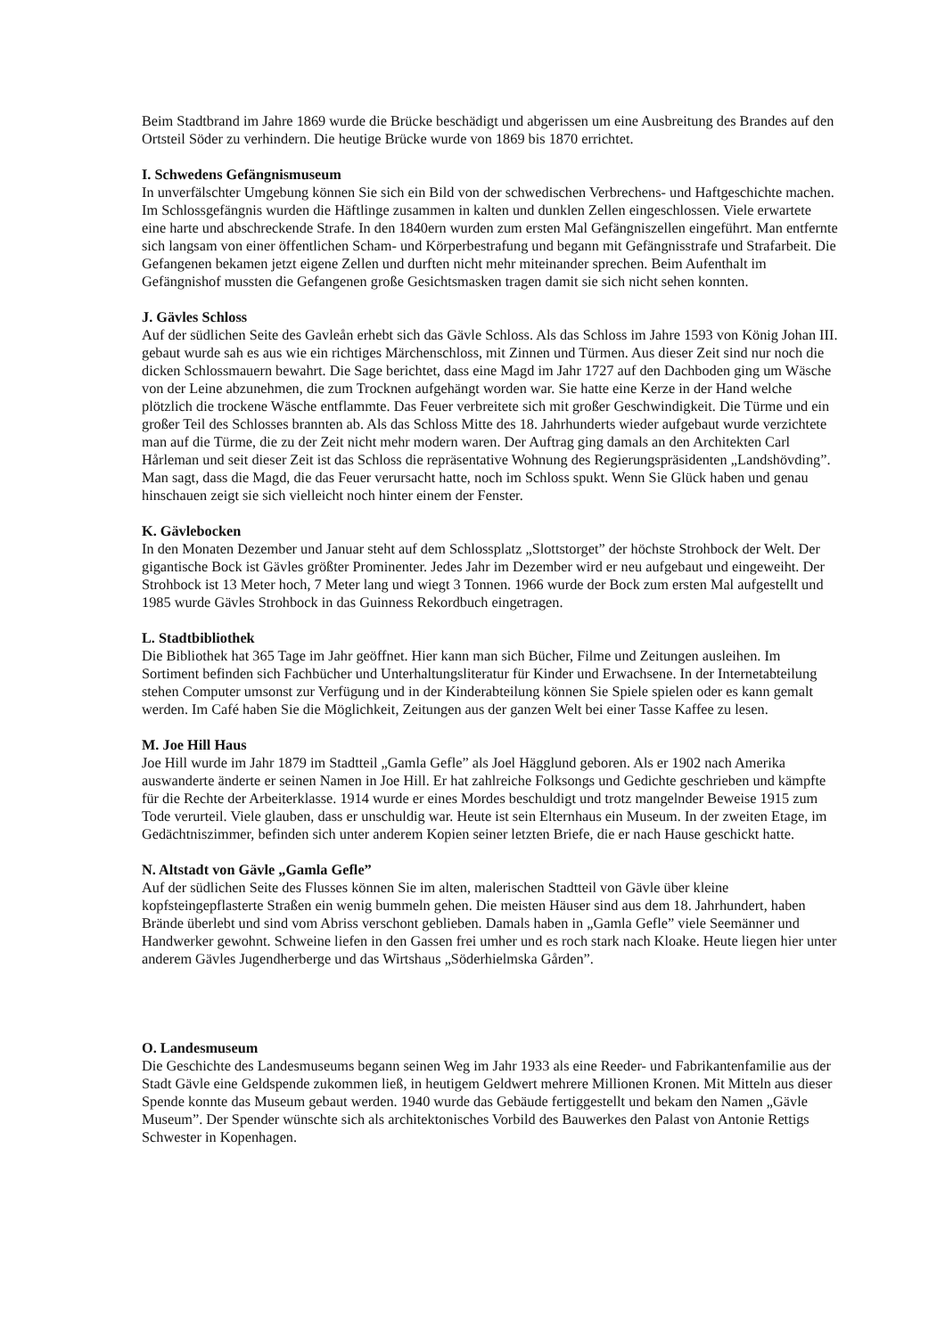Beim Stadtbrand im Jahre 1869 wurde die Brücke beschädigt und abgerissen um eine Ausbreitung des Brandes auf den Ortsteil Söder zu verhindern. Die heutige Brücke wurde von 1869 bis 1870 errichtet.
I. Schwedens Gefängnismuseum
In unverfälschter Umgebung können Sie sich ein Bild von der schwedischen Verbrechens- und Haftgeschichte machen. Im Schlossgefängnis wurden die Häftlinge zusammen in kalten und dunklen Zellen eingeschlossen. Viele erwartete eine harte und abschreckende Strafe. In den 1840ern wurden zum ersten Mal Gefängniszellen eingeführt. Man entfernte sich langsam von einer öffentlichen Scham- und Körperbestrafung und begann mit Gefängnisstrafe und Strafarbeit. Die Gefangenen bekamen jetzt eigene Zellen und durften nicht mehr miteinander sprechen. Beim Aufenthalt im Gefängnishof mussten die Gefangenen große Gesichtsmasken tragen damit sie sich nicht sehen konnten.
J. Gävles Schloss
Auf der südlichen Seite des Gavleån erhebt sich das Gävle Schloss. Als das Schloss im Jahre 1593 von König Johan III. gebaut wurde sah es aus wie ein richtiges Märchenschloss, mit Zinnen und Türmen. Aus dieser Zeit sind nur noch die dicken Schlossmauern bewahrt. Die Sage berichtet, dass eine Magd im Jahr 1727 auf den Dachboden ging um Wäsche von der Leine abzunehmen, die zum Trocknen aufgehängt worden war. Sie hatte eine Kerze in der Hand welche plötzlich die trockene Wäsche entflammte. Das Feuer verbreitete sich mit großer Geschwindigkeit. Die Türme und ein großer Teil des Schlosses brannten ab. Als das Schloss Mitte des 18. Jahrhunderts wieder aufgebaut wurde verzichtete man auf die Türme, die zu der Zeit nicht mehr modern waren. Der Auftrag ging damals an den Architekten Carl Hårleman und seit dieser Zeit ist das Schloss die repräsentative Wohnung des Regierungspräsidenten „Landshövding”. Man sagt, dass die Magd, die das Feuer verursacht hatte, noch im Schloss spukt. Wenn Sie Glück haben und genau hinschauen zeigt sie sich vielleicht noch hinter einem der Fenster.
K. Gävlebocken
In den Monaten Dezember und Januar steht auf dem Schlossplatz „Slottstorget” der höchste Strohbock der Welt. Der gigantische Bock ist Gävles größter Prominenter. Jedes Jahr im Dezember wird er neu aufgebaut und eingeweiht. Der Strohbock ist 13 Meter hoch, 7 Meter lang und wiegt 3 Tonnen. 1966 wurde der Bock zum ersten Mal aufgestellt und 1985 wurde Gävles Strohbock in das Guinness Rekordbuch eingetragen.
L. Stadtbibliothek
Die Bibliothek hat 365 Tage im Jahr geöffnet. Hier kann man sich Bücher, Filme und Zeitungen ausleihen. Im Sortiment befinden sich Fachbücher und Unterhaltungsliteratur für Kinder und Erwachsene. In der Internetabteilung stehen Computer umsonst zur Verfügung und in der Kinderabteilung können Sie Spiele spielen oder es kann gemalt werden. Im Café haben Sie die Möglichkeit, Zeitungen aus der ganzen Welt bei einer Tasse Kaffee zu lesen.
M. Joe Hill Haus
Joe Hill wurde im Jahr 1879 im Stadtteil „Gamla Gefle” als Joel Hägglund geboren. Als er 1902 nach Amerika auswanderte änderte er seinen Namen in Joe Hill. Er hat zahlreiche Folksongs und Gedichte geschrieben und kämpfte für die Rechte der Arbeiterklasse. 1914 wurde er eines Mordes beschuldigt und trotz mangelnder Beweise 1915 zum Tode verurteil. Viele glauben, dass er unschuldig war. Heute ist sein Elternhaus ein Museum. In der zweiten Etage, im Gedächtniszimmer, befinden sich unter anderem Kopien seiner letzten Briefe, die er nach Hause geschickt hatte.
N. Altstadt von Gävle „Gamla Gefle”
Auf der südlichen Seite des Flusses können Sie im alten, malerischen Stadtteil von Gävle über kleine kopfsteingepflasterte Straßen ein wenig bummeln gehen. Die meisten Häuser sind aus dem 18. Jahrhundert, haben Brände überlebt und sind vom Abriss verschont geblieben. Damals haben in „Gamla Gefle” viele Seemänner und Handwerker gewohnt. Schweine liefen in den Gassen frei umher und es roch stark nach Kloake. Heute liegen hier unter anderem Gävles Jugendherberge und das Wirtshaus „Söderhielmska Gården”.
O. Landesmuseum
Die Geschichte des Landesmuseums begann seinen Weg im Jahr 1933 als eine Reeder- und Fabrikantenfamilie aus der Stadt Gävle eine Geldspende zukommen ließ, in heutigem Geldwert mehrere Millionen Kronen. Mit Mitteln aus dieser Spende konnte das Museum gebaut werden. 1940 wurde das Gebäude fertiggestellt und bekam den Namen „Gävle Museum”. Der Spender wünschte sich als architektonisches Vorbild des Bauwerkes den Palast von Antonie Rettigs Schwester in Kopenhagen.